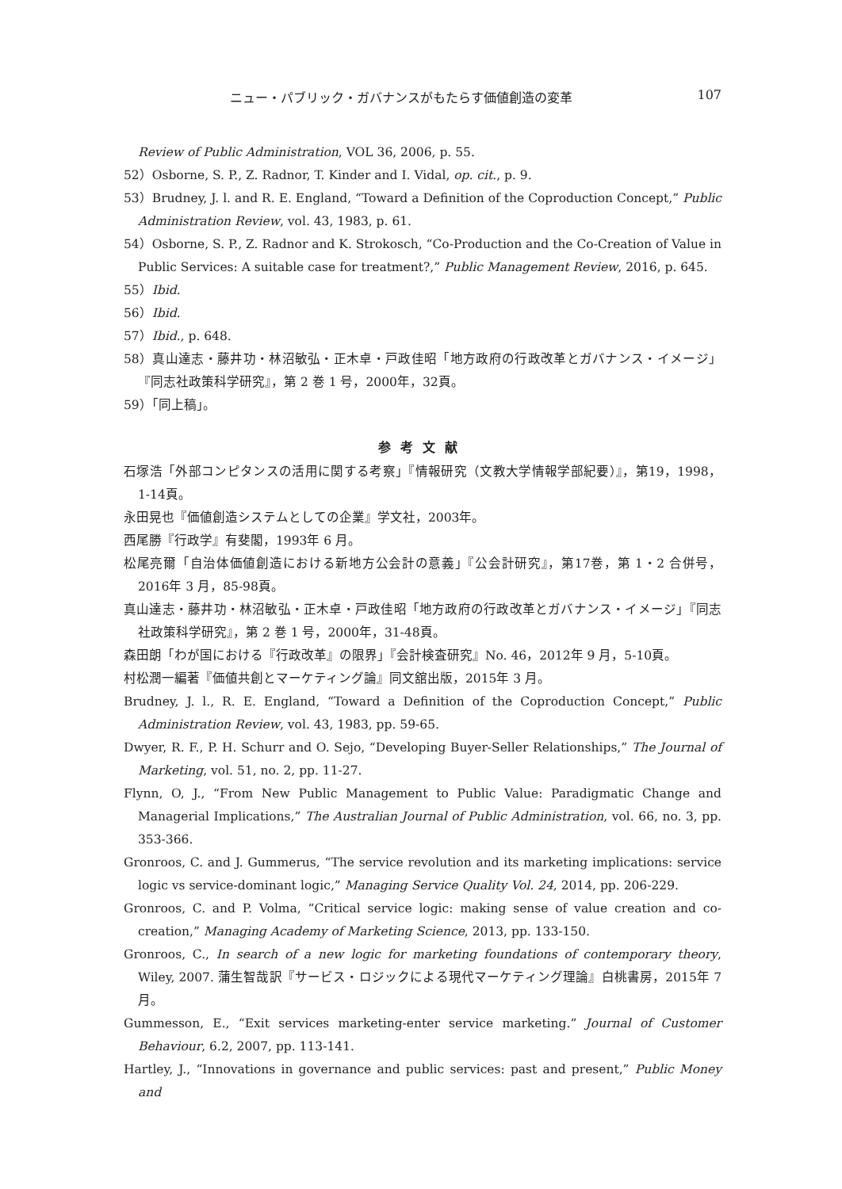ニュー・パブリック・ガバナンスがもたらす価値創造の変革 107
Review of Public Administration, VOL 36, 2006, p. 55.
52）Osborne, S. P., Z. Radnor, T. Kinder and I. Vidal, op. cit., p. 9.
53）Brudney, J. l. and R. E. England, “Toward a Definition of the Coproduction Concept,” Public Administration Review, vol. 43, 1983, p. 61.
54）Osborne, S. P., Z. Radnor and K. Strokosch, “Co-Production and the Co-Creation of Value in Public Services: A suitable case for treatment?,” Public Management Review, 2016, p. 645.
55）Ibid.
56）Ibid.
57）Ibid., p. 648.
58）真山達志・藤井功・林沼敏弘・正木卓・戸政佳昭「地方政府の行政改革とガバナンス・イメージ」『同志社政策科学研究』，第 2 巻 1 号，2000年，32頁。
59）「同上稿」。
参考文献
石塚浩「外部コンピタンスの活用に関する考察」『情報研究（文教大学情報学部紀要）』，第19，1998，1-14頁。
永田晃也『価値創造システムとしての企業』学文社，2003年。
西尾勝『行政学』有斐閣，1993年 6 月。
松尾亮爾「自治体価値創造における新地方公会計の意義」『公会計研究』，第17巻，第 1・2 合併号，2016年 3 月，85-98頁。
真山達志・藤井功・林沼敏弘・正木卓・戸政佳昭「地方政府の行政改革とガバナンス・イメージ」『同志社政策科学研究』，第 2 巻 1 号，2000年，31-48頁。
森田朗「わが国における『行政改革』の限界」『会計検査研究』No. 46，2012年 9 月，5-10頁。
村松潤一編著『価値共創とマーケティング論』同文舘出版，2015年 3 月。
Brudney, J. l., R. E. England, “Toward a Definition of the Coproduction Concept,” Public Administration Review, vol. 43, 1983, pp. 59-65.
Dwyer, R. F., P. H. Schurr and O. Sejo, “Developing Buyer-Seller Relationships,” The Journal of Marketing, vol. 51, no. 2, pp. 11-27.
Flynn, O, J., “From New Public Management to Public Value: Paradigmatic Change and Managerial Implications,” The Australian Journal of Public Administration, vol. 66, no. 3, pp. 353-366.
Gronroos, C. and J. Gummerus, “The service revolution and its marketing implications: service logic vs service-dominant logic,” Managing Service Quality Vol. 24, 2014, pp. 206-229.
Gronroos, C. and P. Volma, “Critical service logic: making sense of value creation and co-creation,” Managing Academy of Marketing Science, 2013, pp. 133-150.
Gronroos, C., In search of a new logic for marketing foundations of contemporary theory, Wiley, 2007. 蒲生智哉訳『サービス・ロジックによる現代マーケティング理論』白桃書房，2015年 7 月。
Gummesson, E., “Exit services marketing-enter service marketing.” Journal of Customer Behaviour, 6.2, 2007, pp. 113-141.
Hartley, J., “Innovations in governance and public services: past and present,” Public Money and